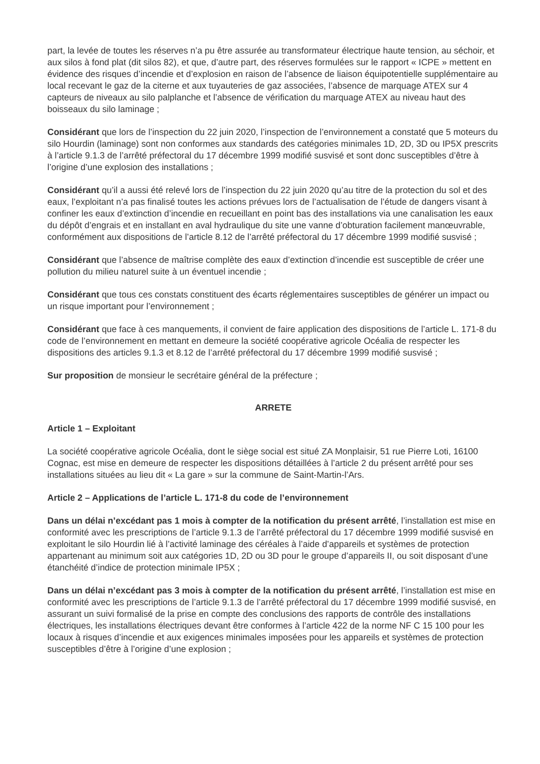part, la levée de toutes les réserves n’a pu être assurée au transformateur électrique haute tension, au séchoir, et aux silos à fond plat (dit silos 82), et que, d’autre part, des réserves formulées sur le rapport « ICPE » mettent en évidence des risques d’incendie et d’explosion en raison de l’absence de liaison équipotentielle supplémentaire au local recevant le gaz de la citerne et aux tuyauteries de gaz associées, l’absence de marquage ATEX sur 4 capteurs de niveaux au silo palplanche et l’absence de vérification du marquage ATEX au niveau haut des boisseaux du silo laminage ;
Considérant que lors de l’inspection du 22 juin 2020, l’inspection de l’environnement a constaté que 5 moteurs du silo Hourdin (laminage) sont non conformes aux standards des catégories minimales 1D, 2D, 3D ou IP5X prescrits à l’article 9.1.3 de l’arrêté préfectoral du 17 décembre 1999 modifié susvisé et sont donc susceptibles d’être à l’origine d’une explosion des installations ;
Considérant qu’il a aussi été relevé lors de l’inspection du 22 juin 2020 qu’au titre de la protection du sol et des eaux, l’exploitant n’a pas finalisé toutes les actions prévues lors de l’actualisation de l’étude de dangers visant à confiner les eaux d’extinction d’incendie en recueillant en point bas des installations via une canalisation les eaux du dépôt d’engrais et en installant en aval hydraulique du site une vanne d’obturation facilement manœuvrable, conformément aux dispositions de l’article 8.12 de l’arrêté préfectoral du 17 décembre 1999 modifié susvisé ;
Considérant que l’absence de maîtrise complète des eaux d’extinction d’incendie est susceptible de créer une pollution du milieu naturel suite à un éventuel incendie ;
Considérant que tous ces constats constituent des écarts réglementaires susceptibles de générer un impact ou un risque important pour l’environnement ;
Considérant que face à ces manquements, il convient de faire application des dispositions de l’article L. 171-8 du code de l’environnement en mettant en demeure la société coopérative agricole Océalia de respecter les dispositions des articles 9.1.3 et 8.12 de l’arrêté préfectoral du 17 décembre 1999 modifié susvisé ;
Sur proposition de monsieur le secrétaire général de la préfecture ;
ARRETE
Article 1 – Exploitant
La société coopérative agricole Océalia, dont le siège social est situé ZA Monplaisir, 51 rue Pierre Loti, 16100 Cognac, est mise en demeure de respecter les dispositions détaillées à l’article 2 du présent arrêté pour ses installations situées au lieu dit « La gare » sur la commune de Saint-Martin-l’Ars.
Article 2 – Applications de l’article L. 171-8 du code de l’environnement
Dans un délai n’excédant pas 1 mois à compter de la notification du présent arrêté, l’installation est mise en conformité avec les prescriptions de l’article 9.1.3 de l’arrêté préfectoral du 17 décembre 1999 modifié susvisé en exploitant le silo Hourdin lié à l’activité laminage des céréales à l’aide d’appareils et systèmes de protection appartenant au minimum soit aux catégories 1D, 2D ou 3D pour le groupe d’appareils II, ou soit disposant d’une étanchéité d’indice de protection minimale IP5X ;
Dans un délai n’excédant pas 3 mois à compter de la notification du présent arrêté, l’installation est mise en conformité avec les prescriptions de l’article 9.1.3 de l’arrêté préfectoral du 17 décembre 1999 modifié susvisé, en assurant un suivi formalisé de la prise en compte des conclusions des rapports de contrôle des installations électriques, les installations électriques devant être conformes à l’article 422 de la norme NF C 15 100 pour les locaux à risques d’incendie et aux exigences minimales imposées pour les appareils et systèmes de protection susceptibles d’être à l’origine d’une explosion ;